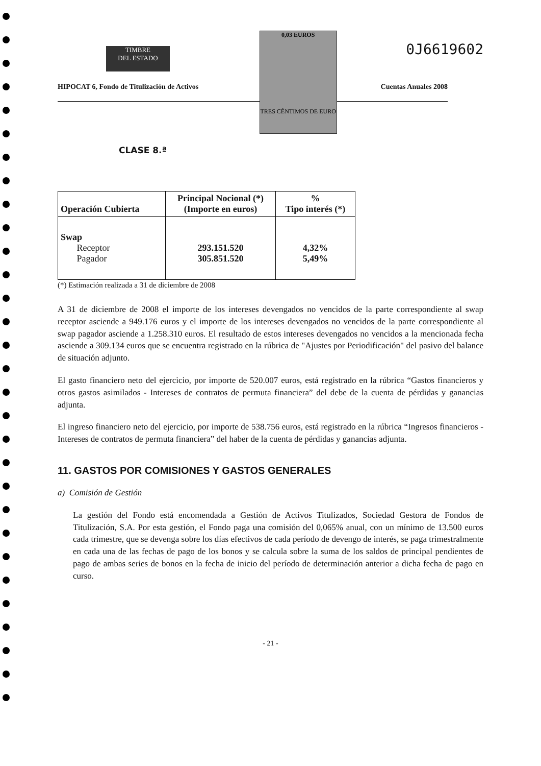TIMBRE
DEL ESTADO
0,03 EUROS
TRES CÉNTIMOS DE EURO
0J6619602
HIPOCAT 6, Fondo de Titulización de Activos Cuentas Anuales 2008
CLASE 8.ª
| Operación Cubierta | Principal Nocional (*) (Importe en euros) | % Tipo interés (*) |
| --- | --- | --- |
| Swap Receptor Pagador | 293.151.520 305.851.520 | 4,32% 5,49% |
(*) Estimación realizada a 31 de diciembre de 2008
A 31 de diciembre de 2008 el importe de los intereses devengados no vencidos de la parte correspondiente al swap receptor asciende a 949.176 euros y el importe de los intereses devengados no vencidos de la parte correspondiente al swap pagador asciende a 1.258.310 euros. El resultado de estos intereses devengados no vencidos a la mencionada fecha asciende a 309.134 euros que se encuentra registrado en la rúbrica de "Ajustes por Periodificación" del pasivo del balance de situación adjunto.
El gasto financiero neto del ejercicio, por importe de 520.007 euros, está registrado en la rúbrica “Gastos financieros y otros gastos asimilados - Intereses de contratos de permuta financiera” del debe de la cuenta de pérdidas y ganancias adjunta.
El ingreso financiero neto del ejercicio, por importe de 538.756 euros, está registrado en la rúbrica “Ingresos financieros - Intereses de contratos de permuta financiera” del haber de la cuenta de pérdidas y ganancias adjunta.
11. GASTOS POR COMISIONES Y GASTOS GENERALES
a) Comisión de Gestión
La gestión del Fondo está encomendada a Gestión de Activos Titulizados, Sociedad Gestora de Fondos de Titulización, S.A. Por esta gestión, el Fondo paga una comisión del 0,065% anual, con un mínimo de 13.500 euros cada trimestre, que se devenga sobre los días efectivos de cada período de devengo de interés, se paga trimestralmente en cada una de las fechas de pago de los bonos y se calcula sobre la suma de los saldos de principal pendientes de pago de ambas series de bonos en la fecha de inicio del período de determinación anterior a dicha fecha de pago en curso.
- 21 -